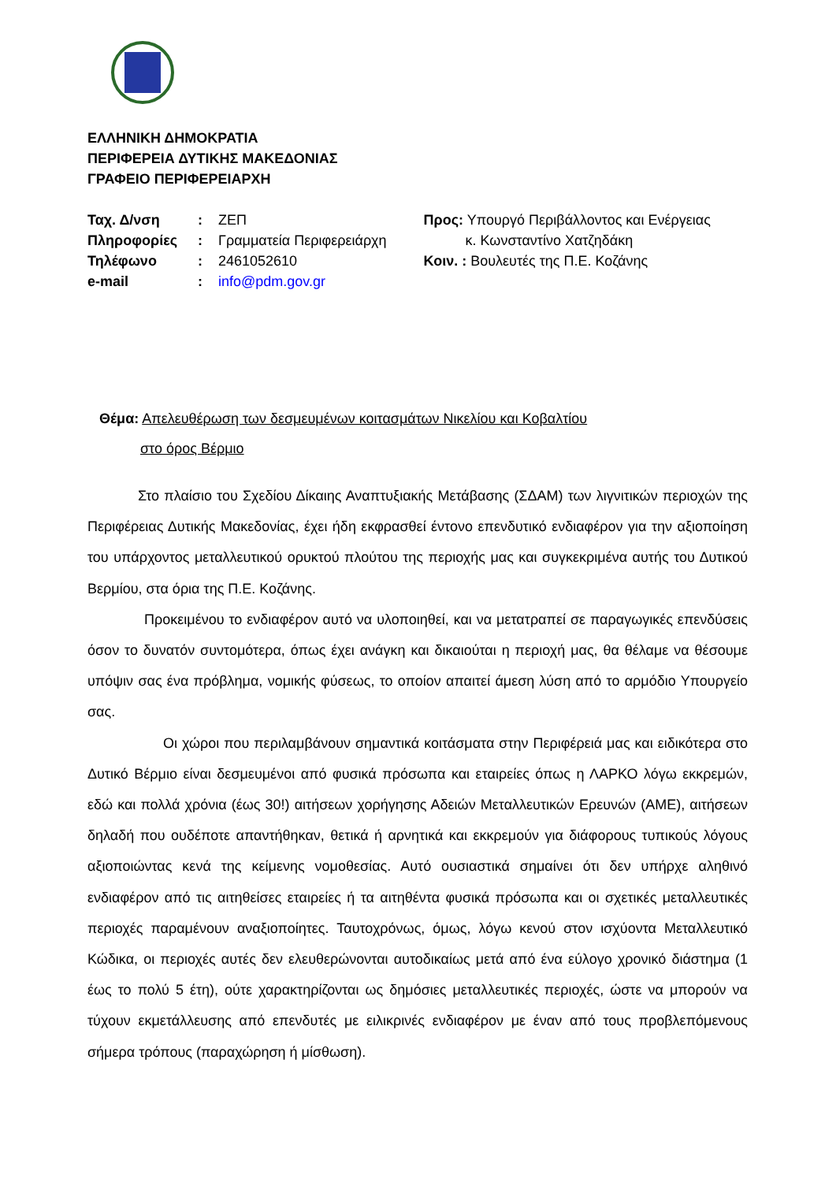ΕΛΛΗΝΙΚΗ ΔΗΜΟΚΡΑΤΙΑ
ΠΕΡΙΦΕΡΕΙΑ ΔΥΤΙΚΗΣ ΜΑΚΕΔΟΝΙΑΣ
ΓΡΑΦΕΙΟ ΠΕΡΙΦΕΡΕΙΑΡΧΗ
| Ταχ. Δ/νση | : | ΖΕΠ |
| Πληροφορίες | : | Γραμματεία Περιφερειάρχη |
| Τηλέφωνο | : | 2461052610 |
| e-mail | : | info@pdm.gov.gr |
Προς: Υπουργό Περιβάλλοντος και Ενέργειας
κ. Κωνσταντίνο Χατζηδάκη
Κοιν. : Βουλευτές της Π.Ε. Κοζάνης
Θέμα: Απελευθέρωση των δεσμευμένων κοιτασμάτων Νικελίου και Κοβαλτίου
στο όρος Βέρμιο
Στο πλαίσιο του Σχεδίου Δίκαιης Αναπτυξιακής Μετάβασης (ΣΔΑΜ) των λιγνιτικών περιοχών της Περιφέρειας Δυτικής Μακεδονίας, έχει ήδη εκφρασθεί έντονο επενδυτικό ενδιαφέρον για την αξιοποίηση του υπάρχοντος μεταλλευτικού ορυκτού πλούτου της περιοχής μας και συγκεκριμένα αυτής του Δυτικού Βερμίου, στα όρια της Π.Ε. Κοζάνης.
Προκειμένου το ενδιαφέρον αυτό να υλοποιηθεί, και να μετατραπεί σε παραγωγικές επενδύσεις όσον το δυνατόν συντομότερα, όπως έχει ανάγκη και δικαιούται η περιοχή μας, θα θέλαμε να θέσουμε υπόψιν σας ένα πρόβλημα, νομικής φύσεως, το οποίον απαιτεί άμεση λύση από το αρμόδιο Υπουργείο σας.
Οι χώροι που περιλαμβάνουν σημαντικά κοιτάσματα στην Περιφέρειά μας και ειδικότερα στο Δυτικό Βέρμιο είναι δεσμευμένοι από φυσικά πρόσωπα και εταιρείες όπως η ΛΑΡΚΟ λόγω εκκρεμών, εδώ και πολλά χρόνια (έως 30!) αιτήσεων χορήγησης Αδειών Μεταλλευτικών Ερευνών (ΑΜΕ), αιτήσεων δηλαδή που ουδέποτε απαντήθηκαν, θετικά ή αρνητικά και εκκρεμούν για διάφορους τυπικούς λόγους αξιοποιώντας κενά της κείμενης νομοθεσίας. Αυτό ουσιαστικά σημαίνει ότι δεν υπήρχε αληθινό ενδιαφέρον από τις αιτηθείσες εταιρείες ή τα αιτηθέντα φυσικά πρόσωπα και οι σχετικές μεταλλευτικές περιοχές παραμένουν αναξιοποίητες. Ταυτοχρόνως, όμως, λόγω κενού στον ισχύοντα Μεταλλευτικό Κώδικα, οι περιοχές αυτές δεν ελευθερώνονται αυτοδικαίως μετά από ένα εύλογο χρονικό διάστημα (1 έως το πολύ 5 έτη), ούτε χαρακτηρίζονται ως δημόσιες μεταλλευτικές περιοχές, ώστε να μπορούν να τύχουν εκμετάλλευσης από επενδυτές με ειλικρινές ενδιαφέρον με έναν από τους προβλεπόμενους σήμερα τρόπους (παραχώρηση ή μίσθωση).